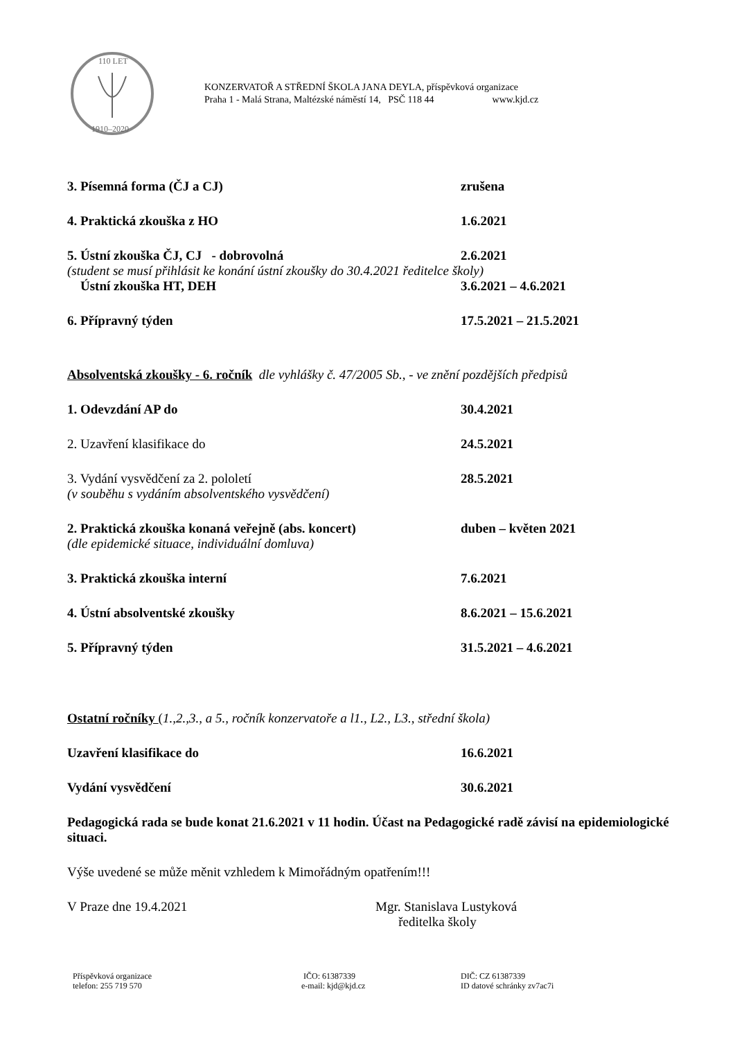110 LET
1910–2020
KONZERVATOŘ A STŘEDNÍ ŠKOLA JANA DEYLA, příspěvková organizace
Praha 1 - Malá Strana, Maltézské náměstí 14, PSČ 118 44 www.kjd.cz
3. Písemná forma (ČJ a CJ) zrušena
4. Praktická zkouška z HO 1.6.2021
5. Ústní zkouška ČJ, CJ - dobrovolná 2.6.2021
(student se musí přihlásit ke konání ústní zkoušky do 30.4.2021 ředitelce školy)
Ústní zkouška HT, DEH 3.6.2021 – 4.6.2021
6. Přípravný týden 17.5.2021 – 21.5.2021
Absolventská zkoušky - 6. ročník dle vyhlášky č. 47/2005 Sb., - ve znění pozdějších předpisů
1. Odevzdání AP do 30.4.2021
2. Uzavření klasifikace do 24.5.2021
3. Vydání vysvědčení za 2. pololetí 28.5.2021
(v souběhu s vydáním absolventského vysvědčení)
2. Praktická zkouška konaná veřejně (abs. koncert) duben – květen 2021
(dle epidemické situace, individuální domluva)
3. Praktická zkouška interní 7.6.2021
4. Ústní absolventské zkoušky 8.6.2021 – 15.6.2021
5. Přípravný týden 31.5.2021 – 4.6.2021
Ostatní ročníky (1.,2.,3., a 5., ročník konzervatoře a l1., L2., L3., střední škola)
Uzavření klasifikace do 16.6.2021
Vydání vysvědčení 30.6.2021
Pedagogická rada se bude konat 21.6.2021 v 11 hodin. Účast na Pedagogické radě závisí na epidemiologické situaci.
Výše uvedené se může měnit vzhledem k Mimořádným opatřením!!!
V Praze dne 19.4.2021 Mgr. Stanislava Lustyková
ředitelka školy
Příspěvková organizace
telefon: 255 719 570 IČO: 61387339
e-mail: kjd@kjd.cz DIČ: CZ 61387339
ID datové schránky zv7ac7i